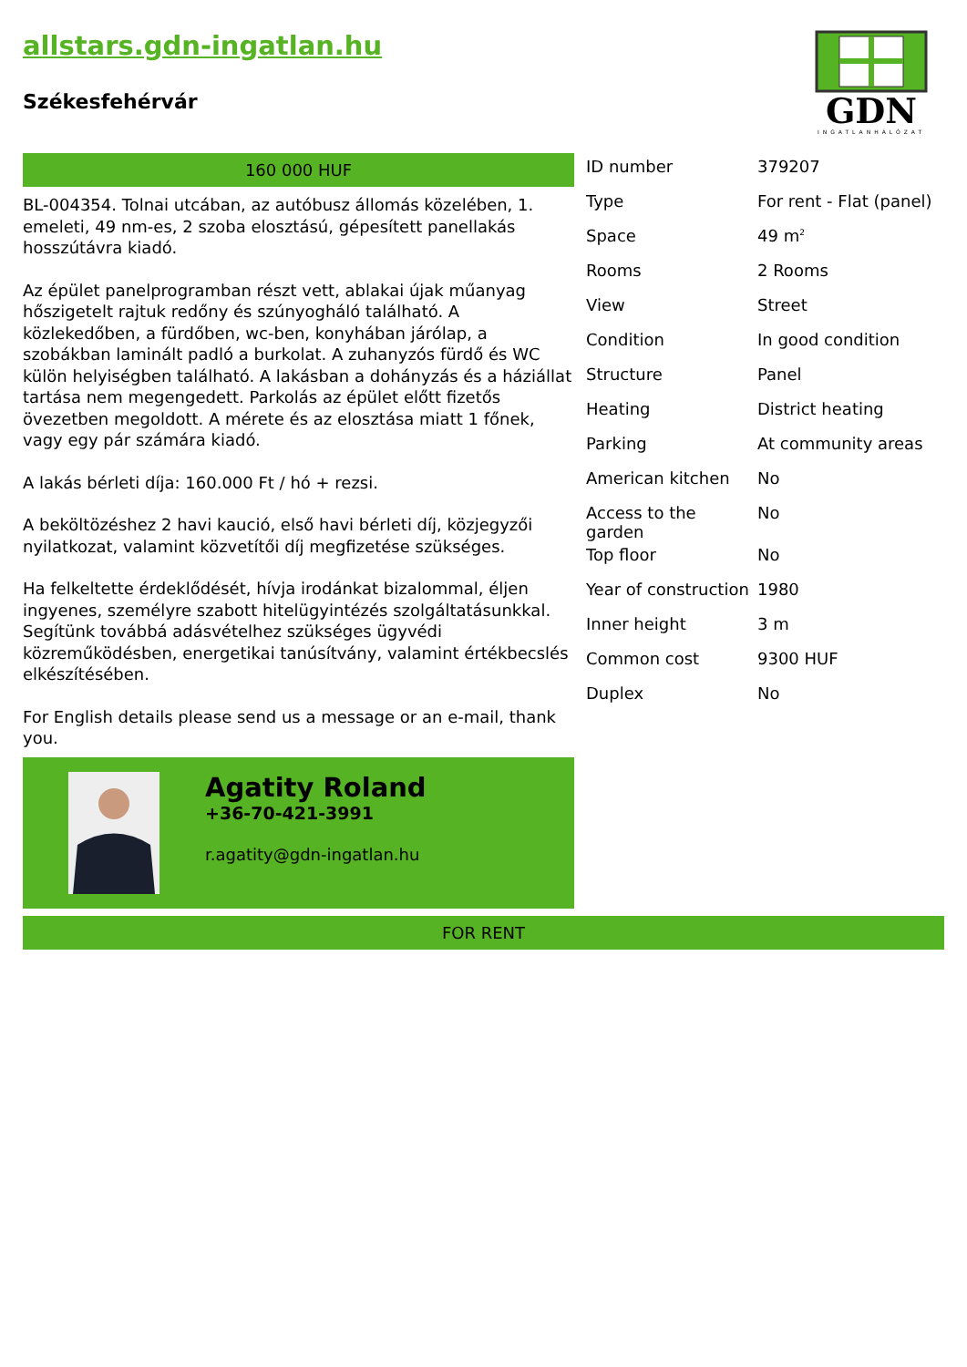allstars.gdn-ingatlan.hu
Székesfehérvár
GDN
INGATLANHÁLÓZAT
160 000 HUF
BL-004354. Tolnai utcában, az autóbusz állomás közelében, 1. emeleti, 49 nm-es, 2 szoba elosztású, gépesített panellakás hosszútávra kiadó.
Az épület panelprogramban részt vett, ablakai újak műanyag hőszigetelt rajtuk redőny és szúnyogháló található. A közlekedőben, a fürdőben, wc-ben, konyhában járólap, a szobákban laminált padló a burkolat. A zuhanyzós fürdő és WC külön helyiségben található. A lakásban a dohányzás és a háziállat tartása nem megengedett. Parkolás az épület előtt fizetős övezetben megoldott. A mérete és az elosztása miatt 1 főnek, vagy egy pár számára kiadó.
A lakás bérleti díja: 160.000 Ft / hó + rezsi.
A beköltözéshez 2 havi kaució, első havi bérleti díj, közjegyzői nyilatkozat, valamint közvetítői díj megfizetése szükséges.
Ha felkeltette érdeklődését, hívja irodánkat bizalommal, éljen ingyenes, személyre szabott hitelügyintézés szolgáltatásunkkal. Segítünk továbbá adásvételhez szükséges ügyvédi közreműködésben, energetikai tanúsítvány, valamint értékbecslés elkészítésében.
For English details please send us a message or an e-mail, thank you.
Agatity Roland
+36-70-421-3991
r.agatity@gdn-ingatlan.hu
| ID number | 379207 |
| Type | For rent - Flat (panel) |
| Space | 49 m<sup>2</sup> |
| Rooms | 2 Rooms |
| View | Street |
| Condition | In good condition |
| Structure | Panel |
| Heating | District heating |
| Parking | At community areas |
| American kitchen | No |
| Access to the garden | No |
| Top floor | No |
| Year of construction | 1980 |
| Inner height | 3 m |
| Common cost | 9300 HUF |
| Duplex | No |
FOR RENT